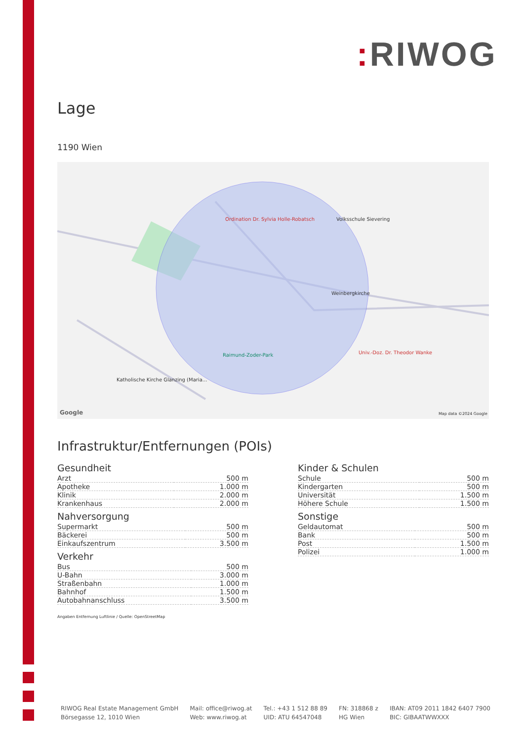: RIWOG
Lage
1190 Wien
Ordination Dr. Sylvia Holle-Robatsch
Volksschule Sievering
Weinbergkirche
Univ.-Doz. Dr. Theodor Wanke
Raimund-Zoder-Park
Katholische Kirche Glanzing (Maria...
Google Map data ©2024 Google
Infrastruktur/Entfernungen (POIs)
Gesundheit
| Arzt | 500 m |
| Apotheke | 1.000 m |
| Klinik | 2.000 m |
| Krankenhaus | 2.000 m |
Nahversorgung
| Supermarkt | 500 m |
| Bäckerei | 500 m |
| Einkaufszentrum | 3.500 m |
Verkehr
| Bus | 500 m |
| U-Bahn | 3.000 m |
| Straßenbahn | 1.000 m |
| Bahnhof | 1.500 m |
| Autobahnanschluss | 3.500 m |
Kinder & Schulen
| Schule | 500 m |
| Kindergarten | 500 m |
| Universität | 1.500 m |
| Höhere Schule | 1.500 m |
Sonstige
| Geldautomat | 500 m |
| Bank | 500 m |
| Post | 1.500 m |
| Polizei | 1.000 m |
Angaben Entfernung Luftlinie / Quelle: OpenStreetMap
RIWOG Real Estate Management GmbH
Börsegasse 12, 1010 Wien
Mail: office@riwog.at
Web: www.riwog.at
Tel.: +43 1 512 88 89
UID: ATU 64547048
FN: 318868 z
HG Wien
IBAN: AT09 2011 1842 6407 7900
BIC: GIBAATWWXXX